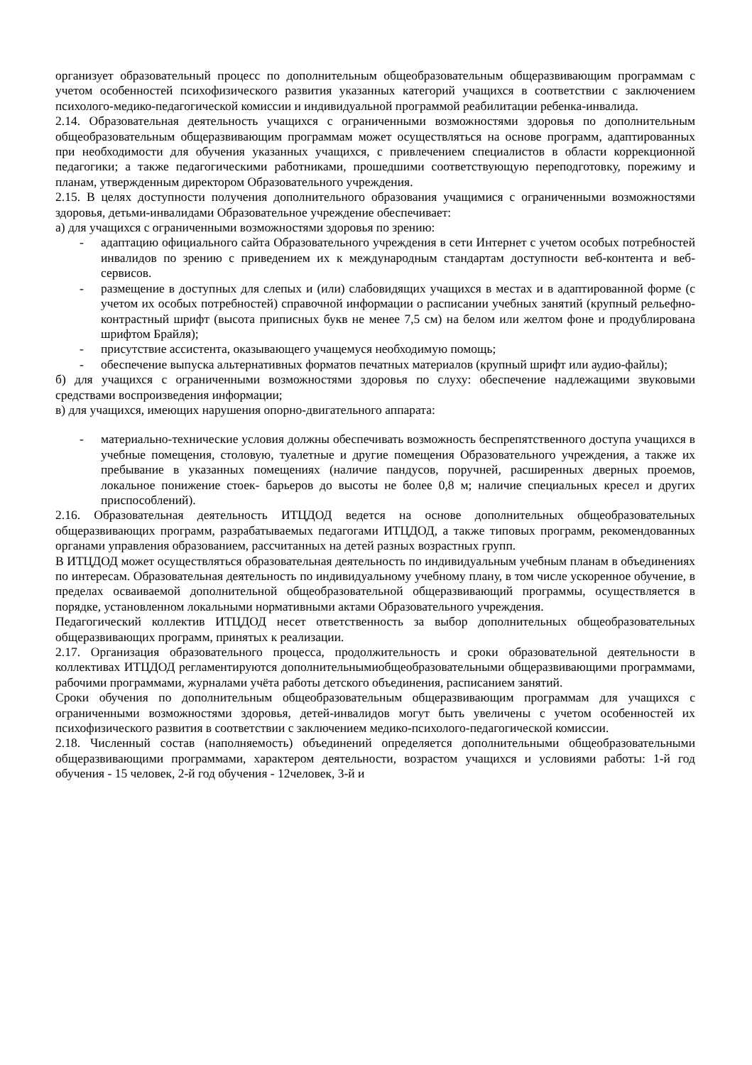организует образовательный процесс по дополнительным общеобразовательным общеразвивающим программам с учетом особенностей психофизического развития указанных категорий учащихся в соответствии с заключением психолого-медико-педагогической комиссии и индивидуальной программой реабилитации ребенка-инвалида.
2.14. Образовательная деятельность учащихся с ограниченными возможностями здоровья по дополнительным общеобразовательным общеразвивающим программам может осуществляться на основе программ, адаптированных при необходимости для обучения указанных учащихся, с привлечением специалистов в области коррекционной педагогики; а также педагогическими работниками, прошедшими соответствующую переподготовку, порежиму и планам, утвержденным директором Образовательного учреждения.
2.15. В целях доступности получения дополнительного образования учащимися с ограниченными возможностями здоровья, детьми-инвалидами Образовательное учреждение обеспечивает:
а) для учащихся с ограниченными возможностями здоровья по зрению:
- адаптацию официального сайта Образовательного учреждения в сети Интернет с учетом особых потребностей инвалидов по зрению с приведением их к международным стандартам доступности веб-контента и веб-сервисов.
- размещение в доступных для слепых и (или) слабовидящих учащихся в местах и в адаптированной форме (с учетом их особых потребностей) справочной информации о расписании учебных занятий (крупный рельефно-контрастный шрифт (высота приписных букв не менее 7,5 см) на белом или желтом фоне и продублирована шрифтом Брайля);
- присутствие ассистента, оказывающего учащемуся необходимую помощь;
- обеспечение выпуска альтернативных форматов печатных материалов (крупный шрифт или аудио-файлы);
б) для учащихся с ограниченными возможностями здоровья по слуху: обеспечение надлежащими звуковыми средствами воспроизведения информации;
в) для учащихся, имеющих нарушения опорно-двигательного аппарата:
- материально-технические условия должны обеспечивать возможность беспрепятственного доступа учащихся в учебные помещения, столовую, туалетные и другие помещения Образовательного учреждения, а также их пребывание в указанных помещениях (наличие пандусов, поручней, расширенных дверных проемов, локальное понижение стоек- барьеров до высоты не более 0,8 м; наличие специальных кресел и других приспособлений).
2.16. Образовательная деятельность ИТЦДОД ведется на основе дополнительных общеобразовательных общеразвивающих программ, разрабатываемых педагогами ИТЦДОД, а также типовых программ, рекомендованных органами управления образованием, рассчитанных на детей разных возрастных групп.
В ИТЦДОД может осуществляться образовательная деятельность по индивидуальным учебным планам в объединениях по интересам. Образовательная деятельность по индивидуальному учебному плану, в том числе ускоренное обучение, в пределах осваиваемой дополнительной общеобразовательной общеразвивающий программы, осуществляется в порядке, установленном локальными нормативными актами Образовательного учреждения.
Педагогический коллектив ИТЦДОД несет ответственность за выбор дополнительных общеобразовательных общеразвивающих программ, принятых к реализации.
2.17. Организация образовательного процесса, продолжительность и сроки образовательной деятельности в коллективах ИТЦДОД регламентируются дополнительнымиобщеобразовательными общеразвивающими программами, рабочими программами, журналами учёта работы детского объединения, расписанием занятий.
Сроки обучения по дополнительным общеобразовательным общеразвивающим программам для учащихся с ограниченными возможностями здоровья, детей-инвалидов могут быть увеличены с учетом особенностей их психофизического развития в соответствии с заключением медико-психолого-педагогической комиссии.
2.18. Численный состав (наполняемость) объединений определяется дополнительными общеобразовательными общеразвивающими программами, характером деятельности, возрастом учащихся и условиями работы: 1-й год обучения - 15 человек, 2-й год обучения - 12человек, 3-й и